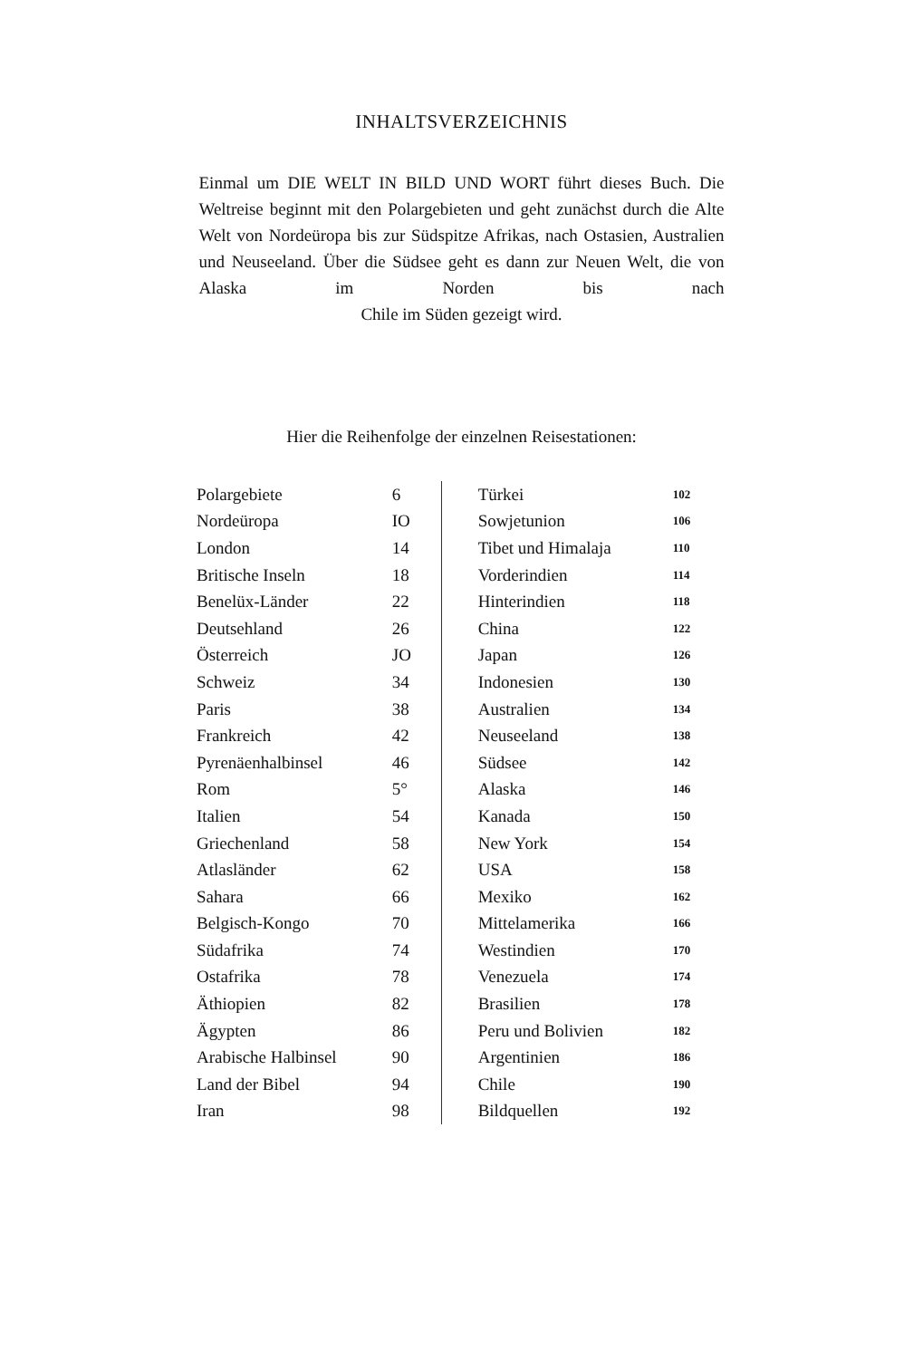INHALTSVERZEICHNIS
Einmal um DIE WELT IN BILD UND WORT führt dieses Buch. Die Weltreise beginnt mit den Polargebieten und geht zunächst durch die Alte Welt von Nordeüropa bis zur Südspitze Afrikas, nach Ostasien, Australien und Neuseeland. Über die Südsee geht es dann zur Neuen Welt, die von Alaska im Norden bis nach
Chile im Süden gezeigt wird.
Hier die Reihenfolge der einzelnen Reisestationen:
| Polargebiete | 6 |
| Nordeüropa | IO |
| London | 14 |
| Britische Inseln | 18 |
| Benelüx-Länder | 22 |
| Deutsehland | 26 |
| Österreich | JO |
| Schweiz | 34 |
| Paris | 38 |
| Frankreich | 42 |
| Pyrenäenhalbinsel | 46 |
| Rom | 5° |
| Italien | 54 |
| Griechenland | 58 |
| Atlasländer | 62 |
| Sahara | 66 |
| Belgisch-Kongo | 70 |
| Südafrika | 74 |
| Ostafrika | 78 |
| Äthiopien | 82 |
| Ägypten | 86 |
| Arabische Halbinsel | 90 |
| Land der Bibel | 94 |
| Iran | 98 |
| Türkei | 102 |
| Sowjetunion | 106 |
| Tibet und Himalaja | 110 |
| Vorderindien | 114 |
| Hinterindien | 118 |
| China | 122 |
| Japan | 126 |
| Indonesien | 130 |
| Australien | 134 |
| Neuseeland | 138 |
| Südsee | 142 |
| Alaska | 146 |
| Kanada | 150 |
| New York | 154 |
| USA | 158 |
| Mexiko | 162 |
| Mittelamerika | 166 |
| Westindien | 170 |
| Venezuela | 174 |
| Brasilien | 178 |
| Peru und Bolivien | 182 |
| Argentinien | 186 |
| Chile | 190 |
| Bildquellen | 192 |